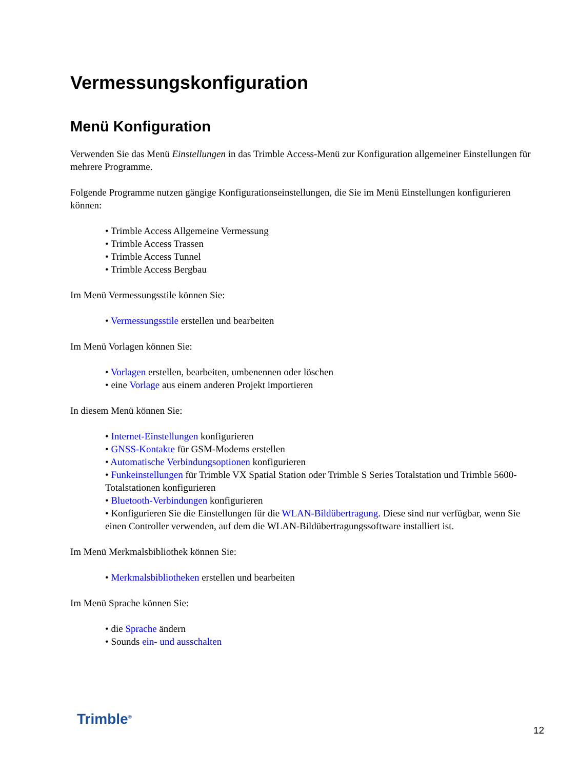Vermessungskonfiguration
Menü Konfiguration
Verwenden Sie das Menü Einstellungen in das Trimble Access-Menü zur Konfiguration allgemeiner Einstellungen für mehrere Programme.
Folgende Programme nutzen gängige Konfigurationseinstellungen, die Sie im Menü Einstellungen konfigurieren können:
• Trimble Access Allgemeine Vermessung
• Trimble Access Trassen
• Trimble Access Tunnel
• Trimble Access Bergbau
Im Menü Vermessungsstile können Sie:
• Vermessungsstile erstellen und bearbeiten
Im Menü Vorlagen können Sie:
• Vorlagen erstellen, bearbeiten, umbenennen oder löschen
• eine Vorlage aus einem anderen Projekt importieren
In diesem Menü können Sie:
• Internet-Einstellungen konfigurieren
• GNSS-Kontakte für GSM-Modems erstellen
• Automatische Verbindungsoptionen konfigurieren
• Funkeinstellungen für Trimble VX Spatial Station oder Trimble S Series Totalstation und Trimble 5600-Totalstationen konfigurieren
• Bluetooth-Verbindungen konfigurieren
• Konfigurieren Sie die Einstellungen für die WLAN-Bildübertragung. Diese sind nur verfügbar, wenn Sie einen Controller verwenden, auf dem die WLAN-Bildübertragungssoftware installiert ist.
Im Menü Merkmalsbibliothek können Sie:
• Merkmalsbibliotheken erstellen und bearbeiten
Im Menü Sprache können Sie:
• die Sprache ändern
• Sounds ein- und ausschalten
Trimble<sup>®</sup>
12